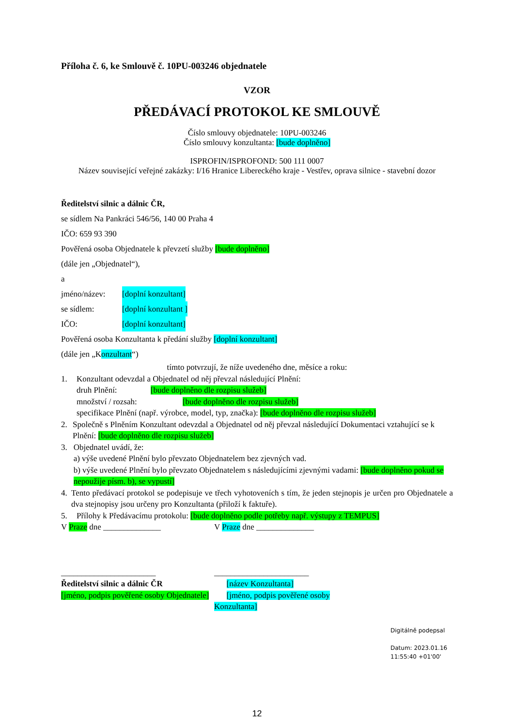Příloha č. 6, ke Smlouvě č. 10PU-003246 objednatele
VZOR
PŘEDÁVACÍ PROTOKOL KE SMLOUVĚ
Číslo smlouvy objednatele: 10PU-003246
Číslo smlouvy konzultanta: [bude doplněno]
ISPROFIN/ISPROFOND: 500 111 0007
Název související veřejné zakázky: I/16 Hranice Libereckého kraje - Vestřev, oprava silnice - stavební dozor
Ředitelství silnic a dálnic ČR,
se sídlem Na Pankráci 546/56, 140 00 Praha 4
IČO: 659 93 390
Pověřená osoba Objednatele k převzetí služby [bude doplněno]
(dále jen „Objednatel“),
a
jméno/název: [doplní konzultant]
se sídlem: [doplní konzultant ]
IČO: [doplní konzultant]
Pověřená osoba Konzultanta k předání služby [doplní konzultant]
(dále jen „Konzultant“)
tímto potvrzují, že níže uvedeného dne, měsíce a roku:
1. Konzultant odevzdal a Objednatel od něj převzal následující Plnění:
druh Plnění: [bude doplněno dle rozpisu služeb]
množství / rozsah: [bude doplněno dle rozpisu služeb]
specifikace Plnění (např. výrobce, model, typ, značka): [bude doplněno dle rozpisu služeb]
2. Společně s Plněním Konzultant odevzdal a Objednatel od něj převzal následující Dokumentaci vztahující se k Plnění: [bude doplněno dle rozpisu služeb]
3. Objednatel uvádí, že:
a) výše uvedené Plnění bylo převzato Objednatelem bez zjevných vad.
b) výše uvedené Plnění bylo převzato Objednatelem s následujícími zjevnými vadami: [bude doplněno pokud se nepoužije písm. b), se vypustí]
4. Tento předávací protokol se podepisuje ve třech vyhotoveních s tím, že jeden stejnopis je určen pro Objednatele a dva stejnopisy jsou určeny pro Konzultanta (přiloží k faktuře).
5. Přílohy k Předávacímu protokolu: [bude doplněno podle potřeby např. výstupy z TEMPUS]
V Praze dne ______________ V Praze dne ______________
_______________________
Ředitelství silnic a dálnic ČR
[jméno, podpis pověřené osoby Objednatele]
_______________________
[název Konzultanta]
[jméno, podpis pověřené osoby Konzultanta]
Digitálně podepsal
Datum: 2023.01.16
11:55:40 +01'00'
12